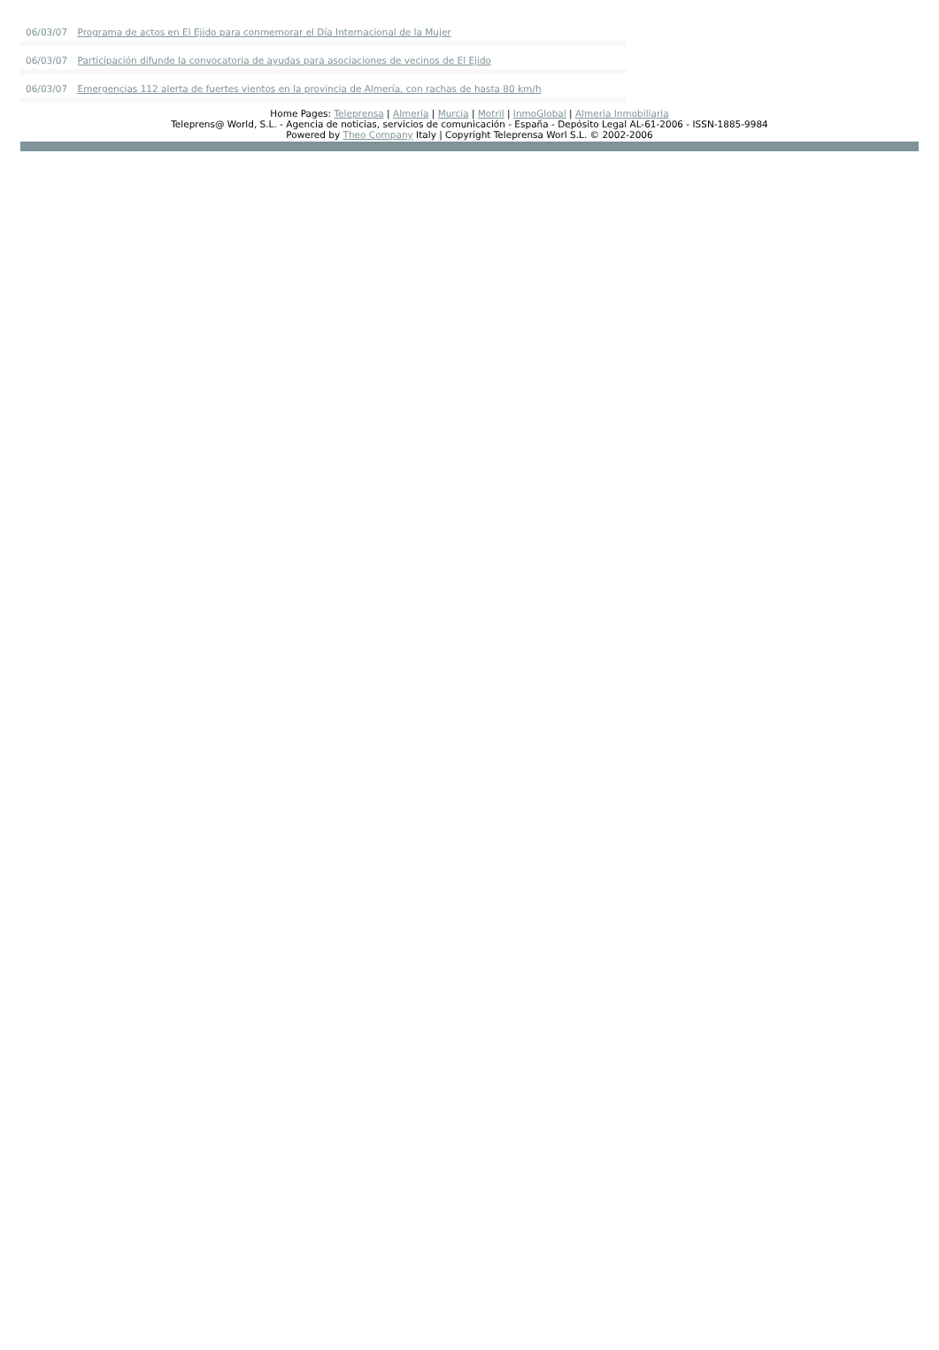06/03/07 Programa de actos en El Ejido para conmemorar el Día Internacional de la Mujer
06/03/07 Participación difunde la convocatoria de ayudas para asociaciones de vecinos de El Ejido
06/03/07 Emergencias 112 alerta de fuertes vientos en la provincia de Almería, con rachas de hasta 80 km/h
Home Pages: Teleprensa | Almería | Murcia | Motril | InmoGlobal | Almeria Inmobiliaria
Teleprens@ World, S.L. - Agencia de noticias, servicios de comunicación - España - Depósito Legal AL-61-2006 - ISSN-1885-9984
Powered by Theo Company Italy | Copyright Teleprensa Worl S.L. © 2002-2006